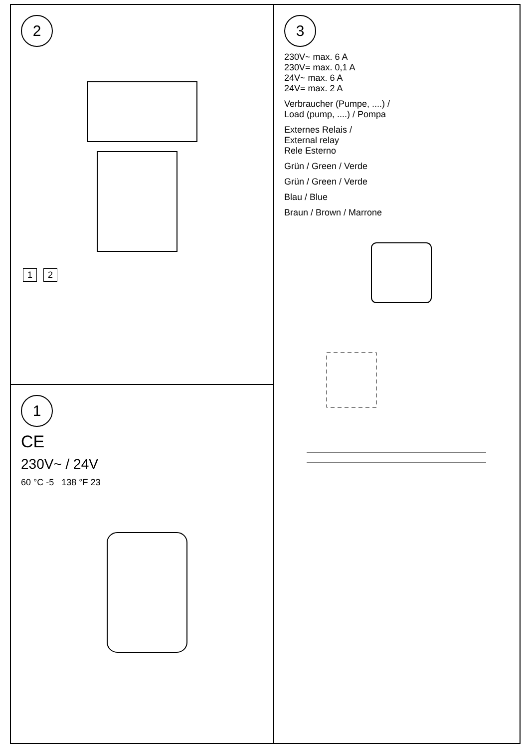2 1 2
1
CE
230V~ / 24V
60 °C -5 138 °F 23
3
230V~ max. 6 A
230V= max. 0,1 A
24V~ max. 6 A
24V= max. 2 A
Verbraucher (Pumpe, ....) /
Load (pump, ....) / Pompa
Externes Relais /
External relay
Rele Esterno
Grün / Green / Verde
Grün / Green / Verde
Blau / Blue
Braun / Brown / Marrone